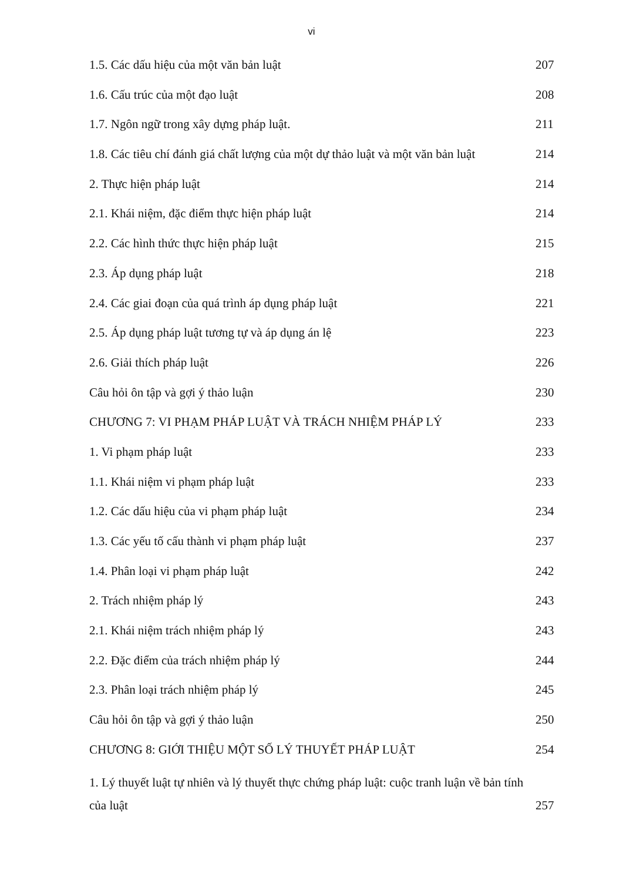vi
1.5. Các dấu hiệu của một văn bản luật 207
1.6. Cấu trúc của một đạo luật 208
1.7. Ngôn ngữ trong xây dựng pháp luật. 211
1.8. Các tiêu chí đánh giá chất lượng của một dự thảo luật và một văn bản luật 214
2. Thực hiện pháp luật 214
2.1. Khái niệm, đặc điểm thực hiện pháp luật 214
2.2. Các hình thức thực hiện pháp luật 215
2.3. Áp dụng pháp luật 218
2.4. Các giai đoạn của quá trình áp dụng pháp luật 221
2.5. Áp dụng pháp luật tương tự và áp dụng án lệ 223
2.6. Giải thích pháp luật 226
Câu hỏi ôn tập và gợi ý thảo luận 230
CHƯƠNG 7: VI PHẠM PHÁP LUẬT VÀ TRÁCH NHIỆM PHÁP LÝ 233
1. Vi phạm pháp luật 233
1.1. Khái niệm vi phạm pháp luật 233
1.2. Các dấu hiệu của vi phạm pháp luật 234
1.3. Các yếu tố cấu thành vi phạm pháp luật 237
1.4. Phân loại vi phạm pháp luật 242
2. Trách nhiệm pháp lý 243
2.1. Khái niệm trách nhiệm pháp lý 243
2.2. Đặc điểm của trách nhiệm pháp lý 244
2.3. Phân loại trách nhiệm pháp lý 245
Câu hỏi ôn tập và gợi ý thảo luận 250
CHƯƠNG 8: GIỚI THIỆU MỘT SỐ LÝ THUYẾT PHÁP LUẬT 254
1. Lý thuyết luật tự nhiên và lý thuyết thực chứng pháp luật: cuộc tranh luận về bản tính
của luật 257